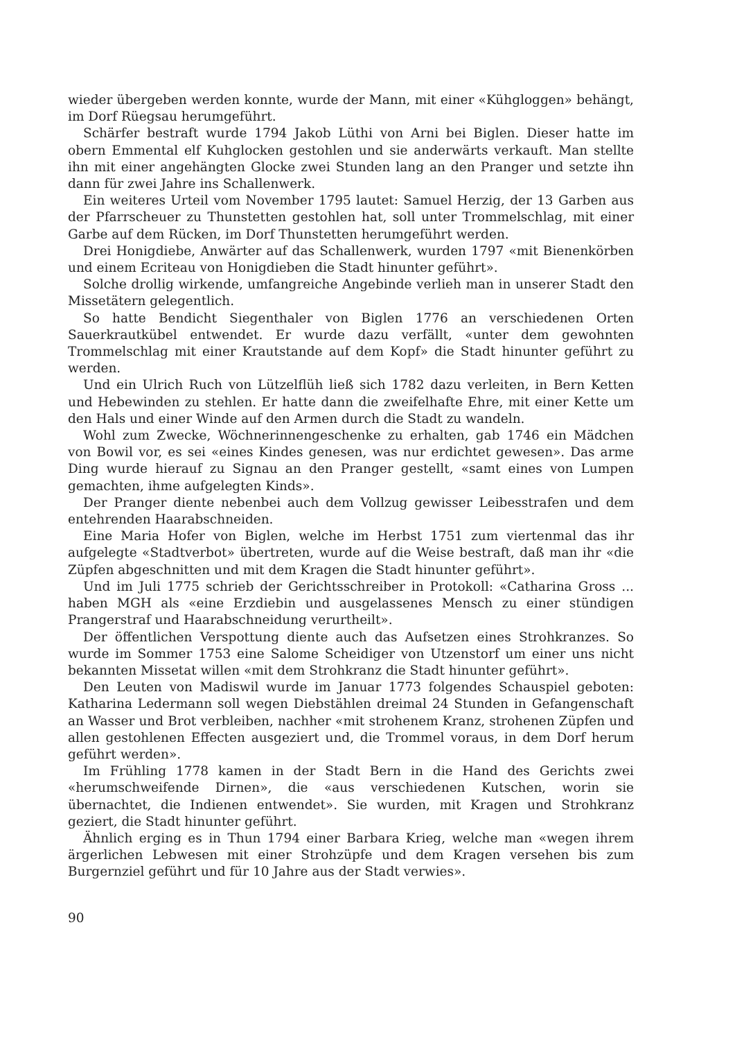wieder übergeben werden konnte, wurde der Mann, mit einer «Kühgloggen» behängt, im Dorf Rüegsau herumgeführt.
Schärfer bestraft wurde 1794 Jakob Lüthi von Arni bei Biglen. Dieser hatte im obern Emmental elf Kuhglocken gestohlen und sie anderwärts verkauft. Man stellte ihn mit einer angehängten Glocke zwei Stunden lang an den Pranger und setzte ihn dann für zwei Jahre ins Schallenwerk.
Ein weiteres Urteil vom November 1795 lautet: Samuel Herzig, der 13 Garben aus der Pfarrscheuer zu Thunstetten gestohlen hat, soll unter Trommelschlag, mit einer Garbe auf dem Rücken, im Dorf Thunstetten herumgeführt werden.
Drei Honigdiebe, Anwärter auf das Schallenwerk, wurden 1797 «mit Bienenkörben und einem Ecriteau von Honigdieben die Stadt hinunter geführt».
Solche drollig wirkende, umfangreiche Angebinde verlieh man in unserer Stadt den Missetätern gelegentlich.
So hatte Bendicht Siegenthaler von Biglen 1776 an verschiedenen Orten Sauerkrautkübel entwendet. Er wurde dazu verfällt, «unter dem gewohnten Trommelschlag mit einer Krautstande auf dem Kopf» die Stadt hinunter geführt zu werden.
Und ein Ulrich Ruch von Lützelflüh ließ sich 1782 dazu verleiten, in Bern Ketten und Hebewinden zu stehlen. Er hatte dann die zweifelhafte Ehre, mit einer Kette um den Hals und einer Winde auf den Armen durch die Stadt zu wandeln.
Wohl zum Zwecke, Wöchnerinnengeschenke zu erhalten, gab 1746 ein Mädchen von Bowil vor, es sei «eines Kindes genesen, was nur erdichtet gewesen». Das arme Ding wurde hierauf zu Signau an den Pranger gestellt, «samt eines von Lumpen gemachten, ihme aufgelegten Kinds».
Der Pranger diente nebenbei auch dem Vollzug gewisser Leibesstrafen und dem entehrenden Haarabschneiden.
Eine Maria Hofer von Biglen, welche im Herbst 1751 zum viertenmal das ihr aufgelegte «Stadtverbot» übertreten, wurde auf die Weise bestraft, daß man ihr «die Züpfen abgeschnitten und mit dem Kragen die Stadt hinunter geführt».
Und im Juli 1775 schrieb der Gerichtsschreiber in Protokoll: «Catharina Gross ... haben MGH als «eine Erzdiebin und ausgelassenes Mensch zu einer stündigen Prangerstraf und Haarabschneidung verurtheilt».
Der öffentlichen Verspottung diente auch das Aufsetzen eines Strohkranzes. So wurde im Sommer 1753 eine Salome Scheidiger von Utzenstorf um einer uns nicht bekannten Missetat willen «mit dem Strohkranz die Stadt hinunter geführt».
Den Leuten von Madiswil wurde im Januar 1773 folgendes Schauspiel geboten: Katharina Ledermann soll wegen Diebstählen dreimal 24 Stunden in Gefangenschaft an Wasser und Brot verbleiben, nachher «mit strohenem Kranz, strohenen Züpfen und allen gestohlenen Effecten ausgeziert und, die Trommel voraus, in dem Dorf herum geführt werden».
Im Frühling 1778 kamen in der Stadt Bern in die Hand des Gerichts zwei «herumschweifende Dirnen», die «aus verschiedenen Kutschen, worin sie übernachtet, die Indienen entwendet». Sie wurden, mit Kragen und Strohkranz geziert, die Stadt hinunter geführt.
Ähnlich erging es in Thun 1794 einer Barbara Krieg, welche man «wegen ihrem ärgerlichen Lebwesen mit einer Strohzüpfe und dem Kragen versehen bis zum Burgernziel geführt und für 10 Jahre aus der Stadt verwies».
90